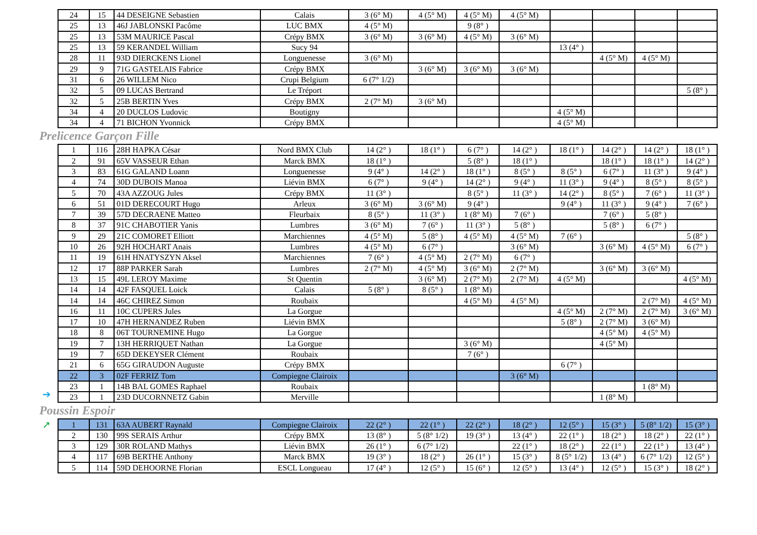| 24 | 15 | 44 DESEIGNE Sebastien | Calais | 3 (6° M) | 4 (5° M) | 4 (5° M) | 4 (5° M) | | | | |
| 25 | 13 | 46J JABLONSKI Pacôme | LUC BMX | 4 (5° M) | | 9 (8° ) | | | | | |
| 25 | 13 | 53M MAURICE Pascal | Crépy BMX | 3 (6° M) | 3 (6° M) | 4 (5° M) | 3 (6° M) | | | | |
| 25 | 13 | 59 KERANDEL William | Sucy 94 | | | | | 13 (4° ) | | | |
| 28 | 11 | 93D DIERCKENS Lionel | Longuenesse | 3 (6° M) | | | | | 4 (5° M) | 4 (5° M) | |
| 29 | 9 | 71G GASTELAIS Fabrice | Crépy BMX | | 3 (6° M) | 3 (6° M) | 3 (6° M) | | | | |
| 31 | 6 | 26 WILLEM Nico | Crupi Belgium | 6 (7° 1/2) | | | | | | | |
| 32 | 5 | 09 LUCAS Bertrand | Le Tréport | | | | | | | | 5 (8° ) |
| 32 | 5 | 25B BERTIN Yves | Crépy BMX | 2 (7° M) | 3 (6° M) | | | | | | |
| 34 | 4 | 20 DUCLOS Ludovic | Boutigny | | | | | 4 (5° M) | | | |
| 34 | 4 | 71 BICHON Yvonnick | Crépy BMX | | | | | 4 (5° M) | | | |
Prelicence Garçon Fille
➔
| 1 | 116 | 28H HAPKA César | Nord BMX Club | 14 (2° ) | 18 (1° ) | 6 (7° ) | 14 (2° ) | 18 (1° ) | 14 (2° ) | 14 (2° ) | 18 (1° ) |
| 2 | 91 | 65V VASSEUR Ethan | Marck BMX | 18 (1° ) | | 5 (8° ) | 18 (1° ) | | 18 (1° ) | 18 (1° ) | 14 (2° ) |
| 3 | 83 | 61G GALAND Loann | Longuenesse | 9 (4° ) | 14 (2° ) | 18 (1° ) | 8 (5° ) | 8 (5° ) | 6 (7° ) | 11 (3° ) | 9 (4° ) |
| 4 | 74 | 30D DUBOIS Manoa | Liévin BMX | 6 (7° ) | 9 (4° ) | 14 (2° ) | 9 (4° ) | 11 (3° ) | 9 (4° ) | 8 (5° ) | 8 (5° ) |
| 5 | 70 | 43A AZZOUG Jules | Crépy BMX | 11 (3° ) | | 8 (5° ) | 11 (3° ) | 14 (2° ) | 8 (5° ) | 7 (6° ) | 11 (3° ) |
| 6 | 51 | 01D DERECOURT Hugo | Arleux | 3 (6° M) | 3 (6° M) | 9 (4° ) | | 9 (4° ) | 11 (3° ) | 9 (4° ) | 7 (6° ) |
| 7 | 39 | 57D DECRAENE Matteo | Fleurbaix | 8 (5° ) | 11 (3° ) | 1 (8° M) | 7 (6° ) | | 7 (6° ) | 5 (8° ) | |
| 8 | 37 | 91C CHABOTIER Yanis | Lumbres | 3 (6° M) | 7 (6° ) | 11 (3° ) | 5 (8° ) | | 5 (8° ) | 6 (7° ) | |
| 9 | 29 | 21C COMORET Elliott | Marchiennes | 4 (5° M) | 5 (8° ) | 4 (5° M) | 4 (5° M) | 7 (6° ) | | | 5 (8° ) |
| 10 | 26 | 92H HOCHART Anais | Lumbres | 4 (5° M) | 6 (7° ) | | 3 (6° M) | | 3 (6° M) | 4 (5° M) | 6 (7° ) |
| 11 | 19 | 61H HNATYSZYN Aksel | Marchiennes | 7 (6° ) | 4 (5° M) | 2 (7° M) | 6 (7° ) | | | | |
| 12 | 17 | 88P PARKER Sarah | Lumbres | 2 (7° M) | 4 (5° M) | 3 (6° M) | 2 (7° M) | | 3 (6° M) | 3 (6° M) | |
| 13 | 15 | 49L LEROY Maxime | St Quentin | | 3 (6° M) | 2 (7° M) | 2 (7° M) | 4 (5° M) | | | 4 (5° M) |
| 14 | 14 | 42F FASQUEL Loick | Calais | 5 (8° ) | 8 (5° ) | 1 (8° M) | | | | | |
| 14 | 14 | 46C CHIREZ Simon | Roubaix | | | 4 (5° M) | 4 (5° M) | | | 2 (7° M) | 4 (5° M) |
| 16 | 11 | 10C CUPERS Jules | La Gorgue | | | | | 4 (5° M) | 2 (7° M) | 2 (7° M) | 3 (6° M) |
| 17 | 10 | 47H HERNANDEZ Ruben | Liévin BMX | | | | | 5 (8° ) | 2 (7° M) | 3 (6° M) | |
| 18 | 8 | 06T TOURNEMINE Hugo | La Gorgue | | | | | | 4 (5° M) | 4 (5° M) | |
| 19 | 7 | 13H HERRIQUET Nathan | La Gorgue | | | 3 (6° M) | | | 4 (5° M) | | |
| 19 | 7 | 65D DEKEYSER Clément | Roubaix | | | 7 (6° ) | | | | | |
| 21 | 6 | 65G GIRAUDON Auguste | Crépy BMX | | | | | 6 (7° ) | | | |
| 22 | 3 | 02F FERRIZ Tom | Compiegne Clairoix | | | | 3 (6° M) | | | | |
| 23 | 1 | 14B BAL GOMES Raphael | Roubaix | | | | | | | 1 (8° M) | |
| 23 | 1 | 23D DUCORNNETZ Gabin | Merville | | | | | | 1 (8° M) | | |
Poussin Espoir
➚
| 1 | 131 | 63A AUBERT Raynald | Compiegne Clairoix | 22 (2° ) | 22 (1° ) | 22 (2° ) | 18 (2° ) | 12 (5° ) | 15 (3° ) | 5 (8° 1/2) | 15 (3° ) |
| 2 | 130 | 99S SERAIS Arthur | Crépy BMX | 13 (8° ) | 5 (8° 1/2) | 19 (3° ) | 13 (4° ) | 22 (1° ) | 18 (2° ) | 18 (2° ) | 22 (1° ) |
| 3 | 129 | 30R ROLAND Mathys | Liévin BMX | 26 (1° ) | 6 (7° 1/2) | | 22 (1° ) | 18 (2° ) | 22 (1° ) | 22 (1° ) | 13 (4° ) |
| 4 | 117 | 69B BERTHE Anthony | Marck BMX | 19 (3° ) | 18 (2° ) | 26 (1° ) | 15 (3° ) | 8 (5° 1/2) | 13 (4° ) | 6 (7° 1/2) | 12 (5° ) |
| 5 | 114 | 59D DEHOORNE Florian | ESCL Longueau | 17 (4° ) | 12 (5° ) | 15 (6° ) | 12 (5° ) | 13 (4° ) | 12 (5° ) | 15 (3° ) | 18 (2° ) |